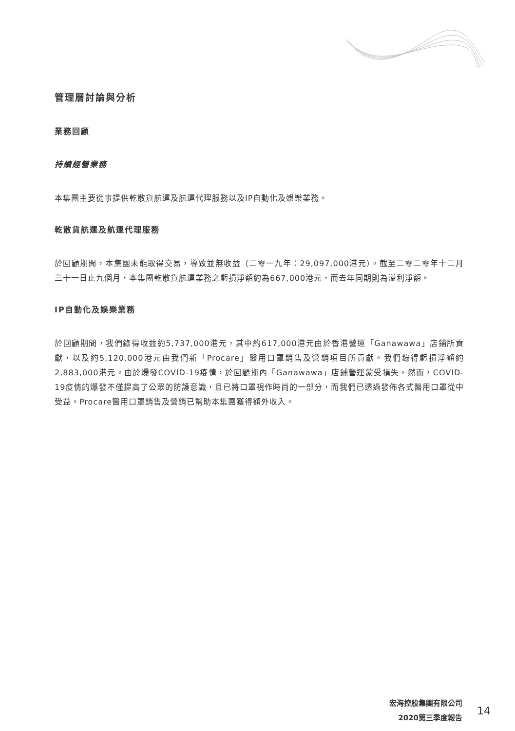管理層討論與分析
業務回顧
持續經營業務
本集團主要從事提供乾散貨航運及航運代理服務以及IP自動化及娛樂業務。
乾散貨航運及航運代理服務
於回顧期間，本集團未能取得交易，導致並無收益（二零一九年：29,097,000港元）。截至二零二零年十二月三十一日止九個月，本集團乾散貨航運業務之虧損淨額約為667,000港元，而去年同期則為溢利淨額。
IP自動化及娛樂業務
於回顧期間，我們錄得收益約5,737,000港元，其中約617,000港元由於香港營運「Ganawawa」店鋪所貢獻，以及約5,120,000港元由我們新「Procare」醫用口罩銷售及營銷項目所貢獻。我們錄得虧損淨額約2,883,000港元。由於爆發COVID-19疫情，於回顧期內「Ganawawa」店鋪營運蒙受損失。然而，COVID-19疫情的爆發不僅提高了公眾的防護意識，且已將口罩視作時尚的一部分，而我們已透過發佈各式醫用口罩從中受益。Procare醫用口罩銷售及營銷已幫助本集團獲得額外收入。
宏海控股集團有限公司
2020第三季度報告
14